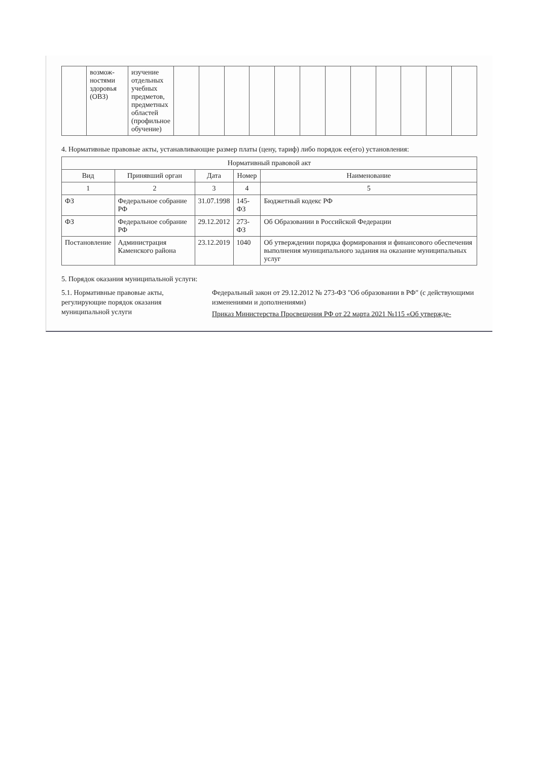| | возмож-ностями здоровья (ОВЗ) | изучение отдельных учебных предметов, предметных областей (профильное обучение) | | | | | | | | | | | | |
4. Нормативные правовые акты, устанавливающие размер платы (цену, тариф) либо порядок ее(его) установления:
| Нормативный правовой акт | | | | |
| --- | --- | --- | --- | --- |
| Вид | Принявший орган | Дата | Номер | Наименование |
| 1 | 2 | 3 | 4 | 5 |
| ФЗ | Федеральное собрание РФ | 31.07.1998 | 145-ФЗ | Бюджетный кодекс РФ |
| ФЗ | Федеральное собрание РФ | 29.12.2012 | 273-ФЗ | Об Образовании в Российской Федерации |
| Постановление | Администрация Каменского района | 23.12.2019 | 1040 | Об утверждении порядка формирования и финансового обеспечения выполнения муниципального задания на оказание муниципальных услуг |
5. Порядок оказания муниципальной услуги:
5.1. Нормативные правовые акты, регулирующие порядок оказания муниципальной услуги
Федеральный закон от 29.12.2012 № 273-ФЗ "Об образовании в РФ" (с действующими изменениями и дополнениями)
Приказ Министерства Просвещения РФ от 22 марта 2021 №115 «Об утвержде-